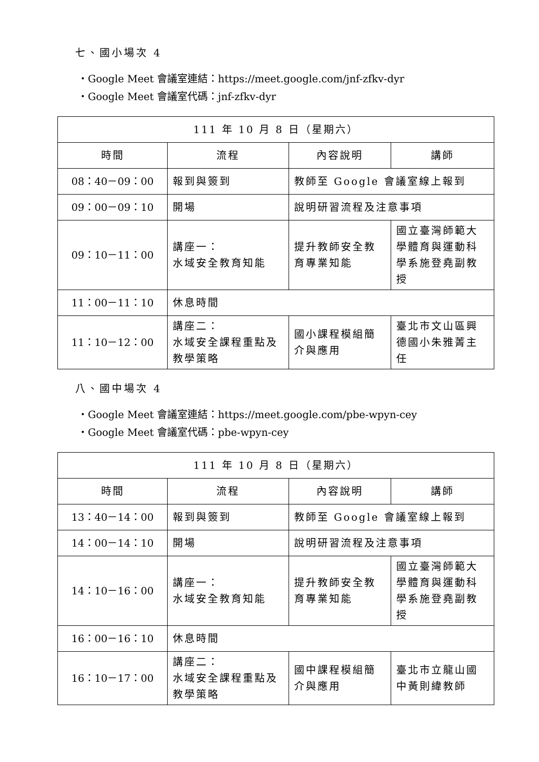七、國小場次 4
・Google Meet 會議室連結：https://meet.google.com/jnf-zfkv-dyr
・Google Meet 會議室代碼：jnf-zfkv-dyr
| 111 年 10 月 8 日（星期六） | | | |
| 時間 | 流程 | 內容說明 | 講師 |
| 08：40－09：00 | 報到與簽到 | 教師至 Google 會議室線上報到 | |
| 09：00－09：10 | 開場 | 說明研習流程及注意事項 | |
| 09：10－11：00 | 講座一： 水域安全教育知能 | 提升教師安全教育專業知能 | 國立臺灣師範大學體育與運動科學系施登堯副教授 |
| 11：00－11：10 | 休息時間 | | |
| 11：10－12：00 | 講座二： 水域安全課程重點及教學策略 | 國小課程模組簡介與應用 | 臺北市文山區興德國小朱雅菁主任 |
八、國中場次 4
・Google Meet 會議室連結：https://meet.google.com/pbe-wpyn-cey
・Google Meet 會議室代碼：pbe-wpyn-cey
| 111 年 10 月 8 日（星期六） | | | |
| 時間 | 流程 | 內容說明 | 講師 |
| 13：40－14：00 | 報到與簽到 | 教師至 Google 會議室線上報到 | |
| 14：00－14：10 | 開場 | 說明研習流程及注意事項 | |
| 14：10－16：00 | 講座一： 水域安全教育知能 | 提升教師安全教育專業知能 | 國立臺灣師範大學體育與運動科學系施登堯副教授 |
| 16：00－16：10 | 休息時間 | | |
| 16：10－17：00 | 講座二： 水域安全課程重點及教學策略 | 國中課程模組簡介與應用 | 臺北市立龍山國中黃則緯教師 |